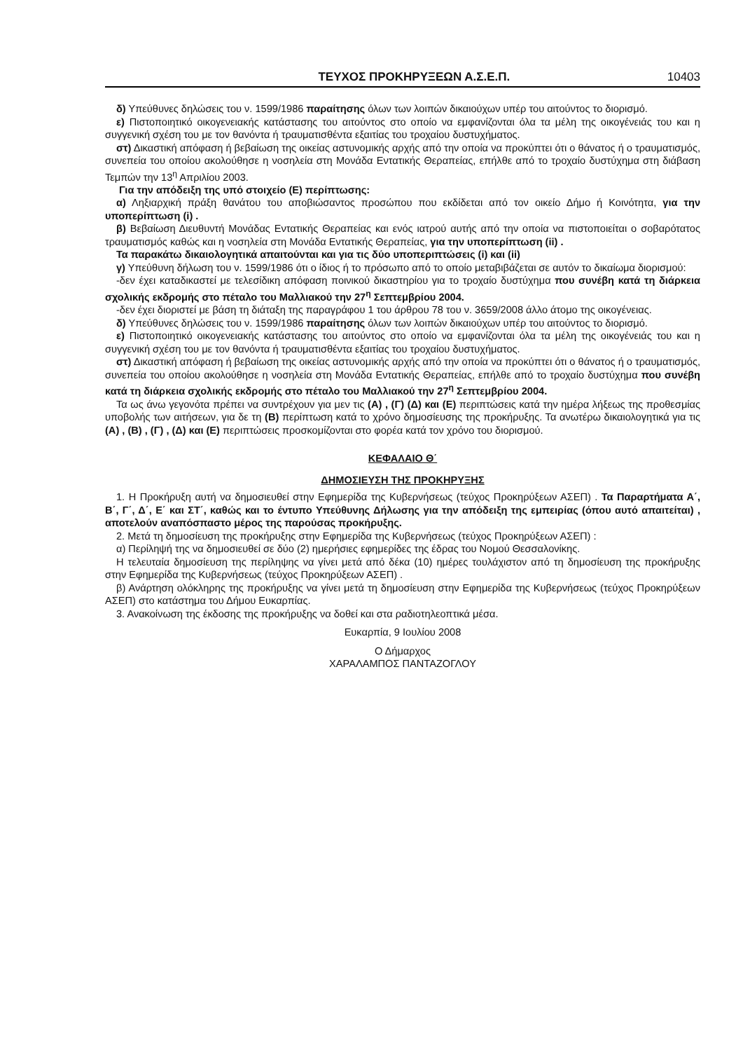ΤΕΥΧΟΣ ΠΡΟΚΗΡΥΞΕΩΝ Α.Σ.Ε.Π. 10403
δ) Υπεύθυνες δηλώσεις του ν. 1599/1986 παραίτησης όλων των λοιπών δικαιούχων υπέρ του αιτούντος το διορισμό.
ε) Πιστοποιητικό οικογενειακής κατάστασης του αιτούντος στο οποίο να εμφανίζονται όλα τα μέλη της οικογένειάς του και η συγγενική σχέση του με τον θανόντα ή τραυματισθέντα εξαιτίας του τροχαίου δυστυχήματος.
στ) Δικαστική απόφαση ή βεβαίωση της οικείας αστυνομικής αρχής από την οποία να προκύπτει ότι ο θάνατος ή ο τραυματισμός, συνεπεία του οποίου ακολούθησε η νοσηλεία στη Μονάδα Εντατικής Θεραπείας, επήλθε από το τροχαίο δυστύχημα στη διάβαση Τεμπών την 13<sup>η</sup> Απριλίου 2003.
Για την απόδειξη της υπό στοιχείο (Ε) περίπτωσης:
α) Ληξιαρχική πράξη θανάτου του αποβιώσαντος προσώπου που εκδίδεται από τον οικείο Δήμο ή Κοινότητα, για την υποπερίπτωση (i) .
β) Βεβαίωση Διευθυντή Μονάδας Εντατικής Θεραπείας και ενός ιατρού αυτής από την οποία να πιστοποιείται ο σοβαρότατος τραυματισμός καθώς και η νοσηλεία στη Μονάδα Εντατικής Θεραπείας, για την υποπερίπτωση (ii) .
Τα παρακάτω δικαιολογητικά απαιτούνται και για τις δύο υποπεριπτώσεις (i) και (ii)
γ) Υπεύθυνη δήλωση του ν. 1599/1986 ότι ο ίδιος ή το πρόσωπο από το οποίο μεταβιβάζεται σε αυτόν το δικαίωμα διορισμού:
-δεν έχει καταδικαστεί με τελεσίδικη απόφαση ποινικού δικαστηρίου για το τροχαίο δυστύχημα που συνέβη κατά τη διάρκεια σχολικής εκδρομής στο πέταλο του Μαλλιακού την 27<sup>η</sup> Σεπτεμβρίου 2004.
-δεν έχει διοριστεί με βάση τη διάταξη της παραγράφου 1 του άρθρου 78 του ν. 3659/2008 άλλο άτομο της οικογένειας.
δ) Υπεύθυνες δηλώσεις του ν. 1599/1986 παραίτησης όλων των λοιπών δικαιούχων υπέρ του αιτούντος το διορισμό.
ε) Πιστοποιητικό οικογενειακής κατάστασης του αιτούντος στο οποίο να εμφανίζονται όλα τα μέλη της οικογένειάς του και η συγγενική σχέση του με τον θανόντα ή τραυματισθέντα εξαιτίας του τροχαίου δυστυχήματος.
στ) Δικαστική απόφαση ή βεβαίωση της οικείας αστυνομικής αρχής από την οποία να προκύπτει ότι ο θάνατος ή ο τραυματισμός, συνεπεία του οποίου ακολούθησε η νοσηλεία στη Μονάδα Εντατικής Θεραπείας, επήλθε από το τροχαίο δυστύχημα που συνέβη κατά τη διάρκεια σχολικής εκδρομής στο πέταλο του Μαλλιακού την 27<sup>η</sup> Σεπτεμβρίου 2004.
Τα ως άνω γεγονότα πρέπει να συντρέχουν για μεν τις (Α) , (Γ) (Δ) και (Ε) περιπτώσεις κατά την ημέρα λήξεως της προθεσμίας υποβολής των αιτήσεων, για δε τη (Β) περίπτωση κατά το χρόνο δημοσίευσης της προκήρυξης. Τα ανωτέρω δικαιολογητικά για τις (Α) , (Β) , (Γ) , (Δ) και (Ε) περιπτώσεις προσκομίζονται στο φορέα κατά τον χρόνο του διορισμού.
ΚΕΦΑΛΑΙΟ Θ΄
ΔΗΜΟΣΙΕΥΣΗ ΤΗΣ ΠΡΟΚΗΡΥΞΗΣ
1. Η Προκήρυξη αυτή να δημοσιευθεί στην Εφημερίδα της Κυβερνήσεως (τεύχος Προκηρύξεων ΑΣΕΠ) . Τα Παραρτήματα Α΄, Β΄, Γ΄, Δ΄, Ε΄ και ΣΤ΄, καθώς και το έντυπο Υπεύθυνης Δήλωσης για την απόδειξη της εμπειρίας (όπου αυτό απαιτείται) , αποτελούν αναπόσπαστο μέρος της παρούσας προκήρυξης.
2. Μετά τη δημοσίευση της προκήρυξης στην Εφημερίδα της Κυβερνήσεως (τεύχος Προκηρύξεων ΑΣΕΠ) :
α) Περίληψή της να δημοσιευθεί σε δύο (2) ημερήσιες εφημερίδες της έδρας του Νομού Θεσσαλονίκης.
Η τελευταία δημοσίευση της περίληψης να γίνει μετά από δέκα (10) ημέρες τουλάχιστον από τη δημοσίευση της προκήρυξης στην Εφημερίδα της Κυβερνήσεως (τεύχος Προκηρύξεων ΑΣΕΠ) .
β) Ανάρτηση ολόκληρης της προκήρυξης να γίνει μετά τη δημοσίευση στην Εφημερίδα της Κυβερνήσεως (τεύχος Προκηρύξεων ΑΣΕΠ) στο κατάστημα του Δήμου Ευκαρπίας.
3. Ανακοίνωση της έκδοσης της προκήρυξης να δοθεί και στα ραδιοτηλεοπτικά μέσα.
Ευκαρπία, 9 Ιουλίου 2008
Ο Δήμαρχος
ΧΑΡΑΛΑΜΠΟΣ ΠΑΝΤΑΖΟΓΛΟΥ